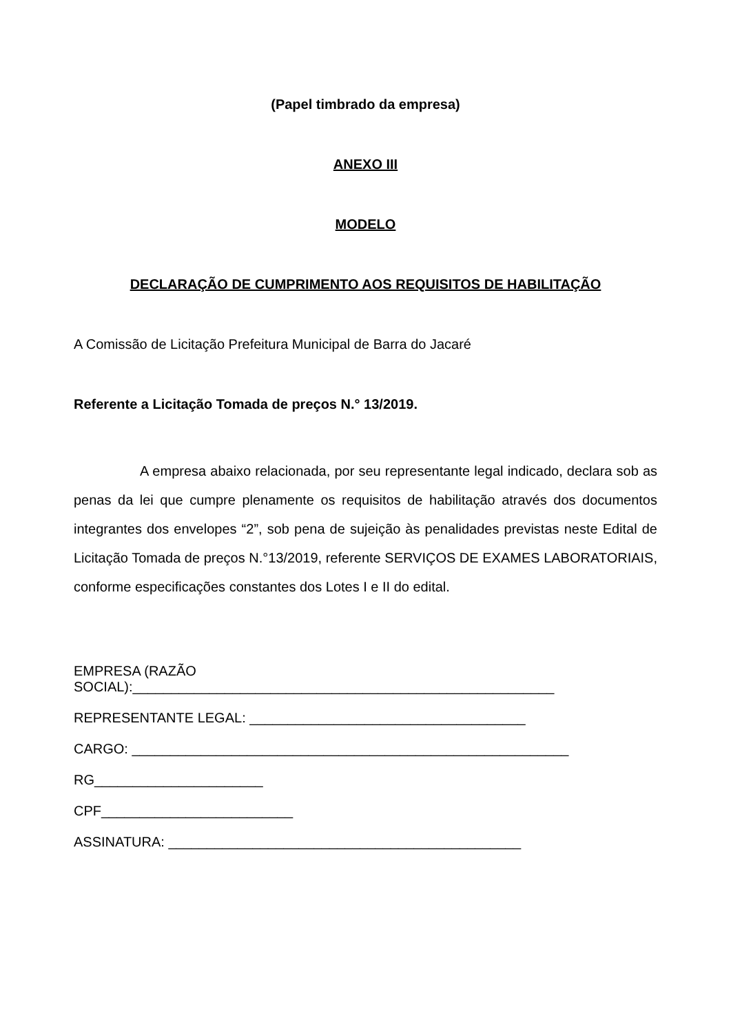(Papel timbrado da empresa)
ANEXO III
MODELO
DECLARAÇÃO DE CUMPRIMENTO AOS REQUISITOS DE HABILITAÇÃO
A Comissão de Licitação Prefeitura Municipal de Barra do Jacaré
Referente a Licitação Tomada de preços N.° 13/2019.
A empresa abaixo relacionada, por seu representante legal indicado, declara sob as penas da lei que cumpre plenamente os requisitos de habilitação através dos documentos integrantes dos envelopes “2”, sob pena de sujeição às penalidades previstas neste Edital de Licitação Tomada de preços N.°13/2019, referente SERVIÇOS DE EXAMES LABORATORIAIS, conforme especificações constantes dos Lotes I e II do edital.
EMPRESA (RAZÃO
SOCIAL):_______________________________________________________
REPRESENTANTE LEGAL: ____________________________________
CARGO: _________________________________________________________
RG______________________
CPF_________________________
ASSINATURA: ______________________________________________